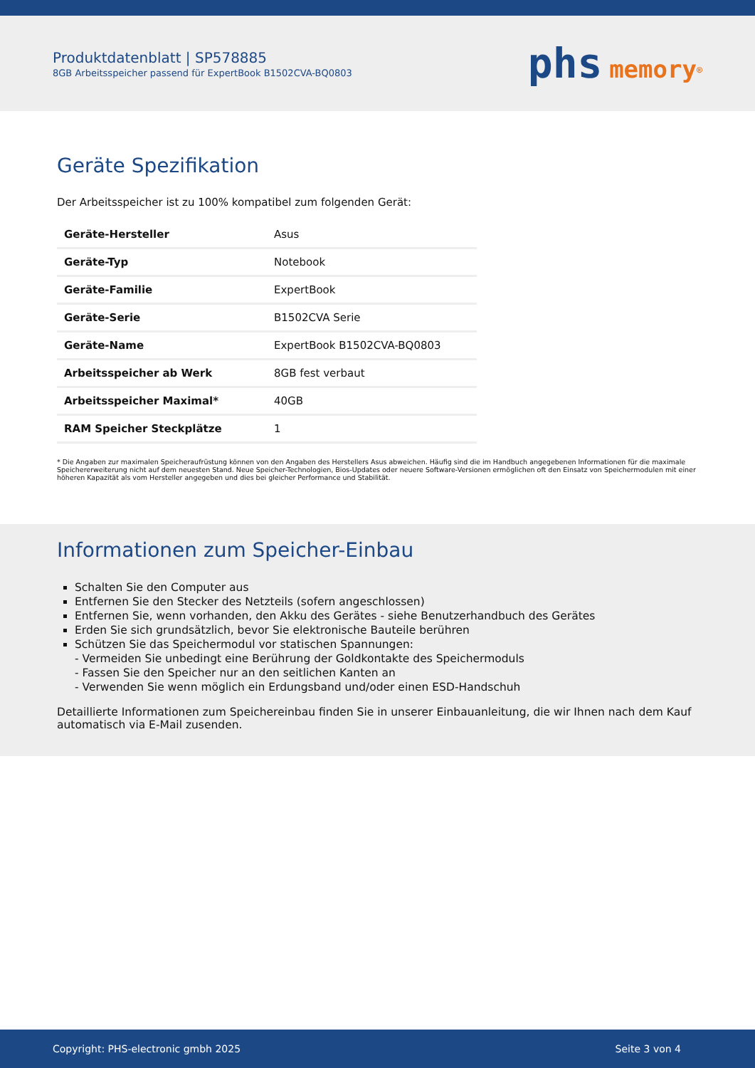Produktdatenblatt | SP578885
8GB Arbeitsspeicher passend für ExpertBook B1502CVA-BQ0803
phs memory<sup>®</sup>
Geräte Spezifikation
Der Arbeitsspeicher ist zu 100% kompatibel zum folgenden Gerät:
| Geräte-Hersteller | Asus |
| Geräte-Typ | Notebook |
| Geräte-Familie | ExpertBook |
| Geräte-Serie | B1502CVA Serie |
| Geräte-Name | ExpertBook B1502CVA-BQ0803 |
| Arbeitsspeicher ab Werk | 8GB fest verbaut |
| Arbeitsspeicher Maximal* | 40GB |
| RAM Speicher Steckplätze | 1 |
* Die Angaben zur maximalen Speicheraufrüstung können von den Angaben des Herstellers Asus abweichen. Häufig sind die im Handbuch angegebenen Informationen für die maximale Speichererweiterung nicht auf dem neuesten Stand. Neue Speicher-Technologien, Bios-Updates oder neuere Software-Versionen ermöglichen oft den Einsatz von Speichermodulen mit einer höheren Kapazität als vom Hersteller angegeben und dies bei gleicher Performance und Stabilität.
Informationen zum Speicher-Einbau
Schalten Sie den Computer aus
Entfernen Sie den Stecker des Netzteils (sofern angeschlossen)
Entfernen Sie, wenn vorhanden, den Akku des Gerätes - siehe Benutzerhandbuch des Gerätes
Erden Sie sich grundsätzlich, bevor Sie elektronische Bauteile berühren
Schützen Sie das Speichermodul vor statischen Spannungen:
- Vermeiden Sie unbedingt eine Berührung der Goldkontakte des Speichermoduls
- Fassen Sie den Speicher nur an den seitlichen Kanten an
- Verwenden Sie wenn möglich ein Erdungsband und/oder einen ESD-Handschuh
Detaillierte Informationen zum Speichereinbau finden Sie in unserer Einbauanleitung, die wir Ihnen nach dem Kauf automatisch via E-Mail zusenden.
Copyright: PHS-electronic gmbh 2025 Seite 3 von 4